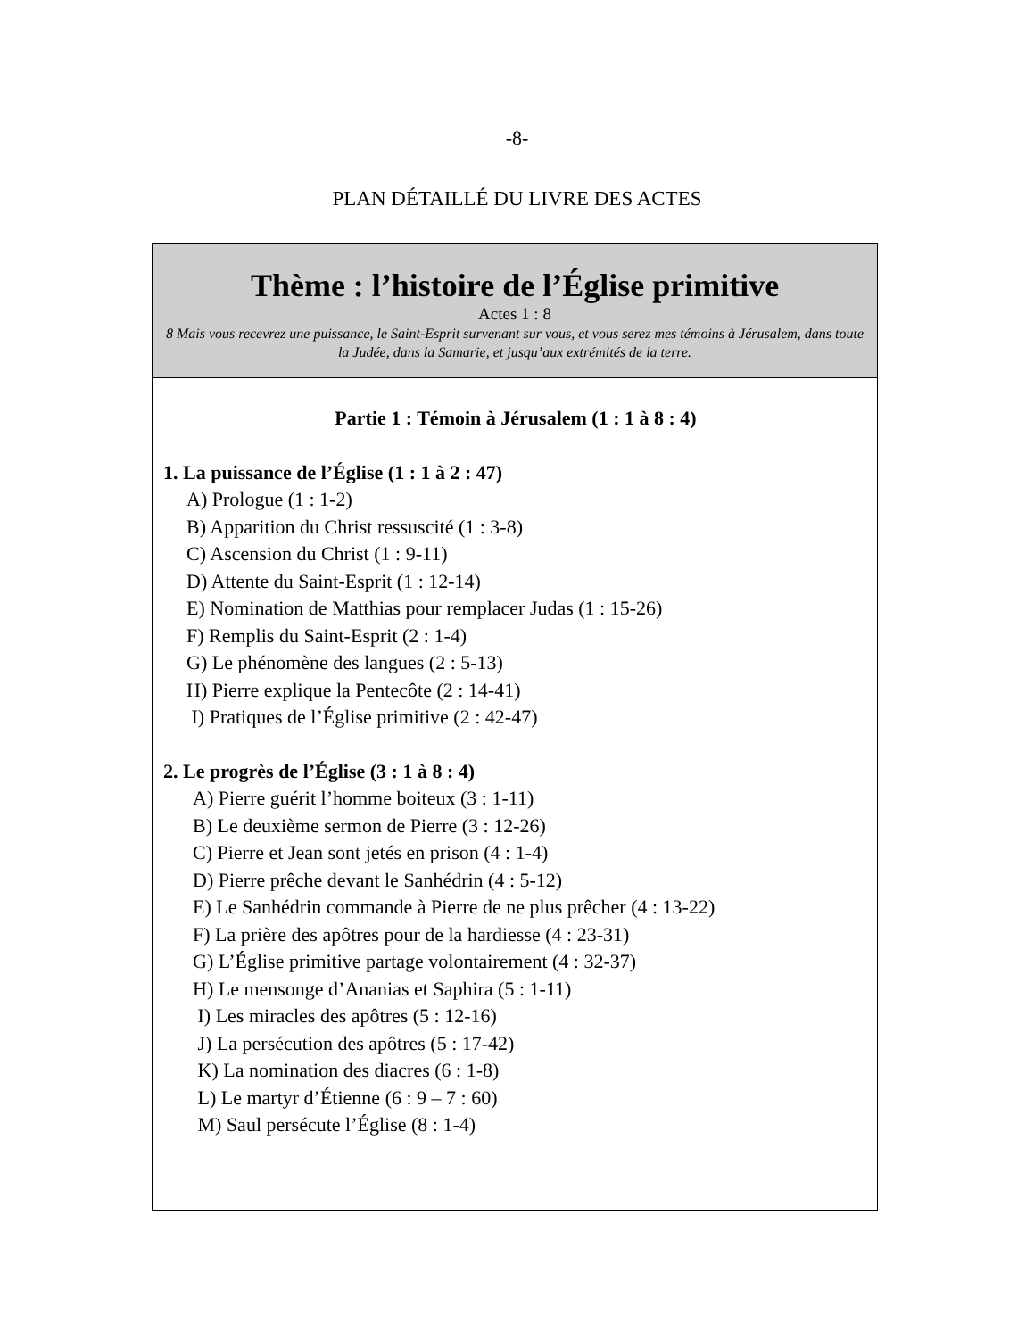-8-
PLAN DÉTAILLÉ DU LIVRE DES ACTES
Thème : l’histoire de l’Église primitive
Actes 1 : 8
8 Mais vous recevrez une puissance, le Saint-Esprit survenant sur vous, et vous serez mes témoins à Jérusalem, dans toute la Judée, dans la Samarie, et jusqu’aux extrémités de la terre.
Partie 1 : Témoin à Jérusalem (1 : 1 à 8 : 4)
1. La puissance de l’Église (1 : 1 à 2 : 47)
A) Prologue (1 : 1-2)
B) Apparition du Christ ressuscité (1 : 3-8)
C) Ascension du Christ (1 : 9-11)
D) Attente du Saint-Esprit (1 : 12-14)
E) Nomination de Matthias pour remplacer Judas (1 : 15-26)
F) Remplis du Saint-Esprit (2 : 1-4)
G) Le phénomène des langues (2 : 5-13)
H) Pierre explique la Pentecôte (2 : 14-41)
I) Pratiques de l’Église primitive (2 : 42-47)
2. Le progrès de l’Église (3 : 1 à 8 : 4)
A) Pierre guérit l’homme boiteux (3 : 1-11)
B) Le deuxième sermon de Pierre (3 : 12-26)
C) Pierre et Jean sont jetés en prison (4 : 1-4)
D) Pierre prêche devant le Sanhédrin (4 : 5-12)
E) Le Sanhédrin commande à Pierre de ne plus prêcher (4 : 13-22)
F) La prière des apôtres pour de la hardiesse (4 : 23-31)
G) L’Église primitive partage volontairement (4 : 32-37)
H) Le mensonge d’Ananias et Saphira (5 : 1-11)
I) Les miracles des apôtres (5 : 12-16)
J) La persécution des apôtres (5 : 17-42)
K) La nomination des diacres (6 : 1-8)
L) Le martyr d’Étienne (6 : 9 – 7 : 60)
M) Saul persécute l’Église (8 : 1-4)